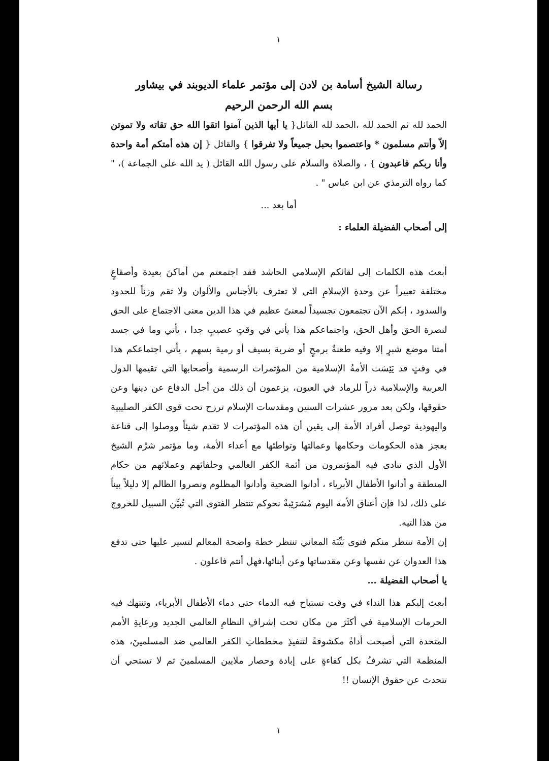١
رسالة الشيخ أسامة بن لادن إلى مؤتمر علماء الديوبند في بيشاور
بسم الله الرحمن الرحيم
الحمد لله ثم الحمد لله ،الحمد لله القائل{ يا أيها الذين آمنوا اتقوا الله حق تقاته ولا تموتن إلاّ وأنتم مسلمون * واعتصموا بحبل جميعاً ولا تفرقوا } والقائل { إن هذه أمتكم أمة واحدة وأنا ربكم فاعبدون } ، والصلاة والسلام على رسول الله القائل ( يد الله على الجماعة )، " كما رواه الترمذي عن ابن عباس " .
أما بعد ...
إلى أصحاب الفضيلة العلماء :
أبعث هذه الكلمات إلى لقائكم الإسلامي الحاشد فقد اجتمعتم من أماكنَ بعيدة وأصقاعٍ مختلفة تعبيراً عن وحدةِ الإسلامِ التي لا تعترف بالأجناس والألوان ولا تقم وزناً للحدود والسدود ، إنكم الآن تجتمعون تجسيداً لمعنىً عظيم في هذا الدين معنى الاجتماع على الحق لنصرة الحق وأهل الحق، واجتماعكم هذا يأتي في وقتٍ عصيبٍ جدا ، يأتي وما في جسد أمتنا موضع شبرٍ إلا وفيه طعنةٌ برمحٍ أو ضربة بسيف أو رمية بسهم ، يأتي اجتماعكم هذا في وقتٍ قد يَئِسَت الأمةُ الإسلامية من المؤتمرات الرسمية وأصحابها التي تقيمها الدول العربية والإسلامية ذراً للرماد في العيون، يزعمون أن ذلك من أجل الدفاع عن دينها وعن حقوقها، ولكن بعد مرور عشرات السنين ومقدسات الإسلام ترزح تحت قوى الكفر الصليبية واليهودية توصل أفراد الأمة إلى يقين أن هذه المؤتمرات لا تقدم شيئاً ووصلوا إلى قناعة بعجز هذه الحكومات وحكامها وعمالتها وتواطئها مع أعداء الأمة، وما مؤتمر شرْم الشيخ الأول الذي تنادى فيه المؤتمرون من أئمة الكفر العالمي وحلفائهم وعملائهم من حكام المنطقة و أدانوا الأطفال الأبرياء ، أدانوا الضحية وأدانوا المظلوم ونصروا الظالم إلا دليلاً بيناً على ذلك، لذا فإن أعناق الأمة اليوم مُشرَئِبةٌ نحوكم تنتظر الفتوى التي تُبيِّن السبيل للخروج من هذا التيه.
إن الأمة تنتظر منكم فتوى بَيِّنَة المعاني تنتظر خطة واضحة المعالم لتسير عليها حتى تدفع هذا العدوان عن نفسها وعن مقدساتها وعن أبنائها،فهل أنتم فاعلون .
يا أصحاب الفضيلة ...
أبعث إليكم هذا النداء في وقت تستباح فيه الدماء حتى دماء الأطفال الأبرياء، وتنتهك فيه الحرمات الإسلامية في أكثَرَ من مكان تحت إشرافِ النظامِ العالمي الجديد ورعايةِ الأمم المتحدة التي أصبحت أداةً مكشوفةً لتنفيذِ مخططاتِ الكفر العالمي ضد المسلمينَ، هذه المنظمة التي تشرفُ بكل كفاءةٍ على إبادة وحصار ملايين المسلمينَ ثم لا تستحي أن تتحدث عن حقوق الإنسان !!
١